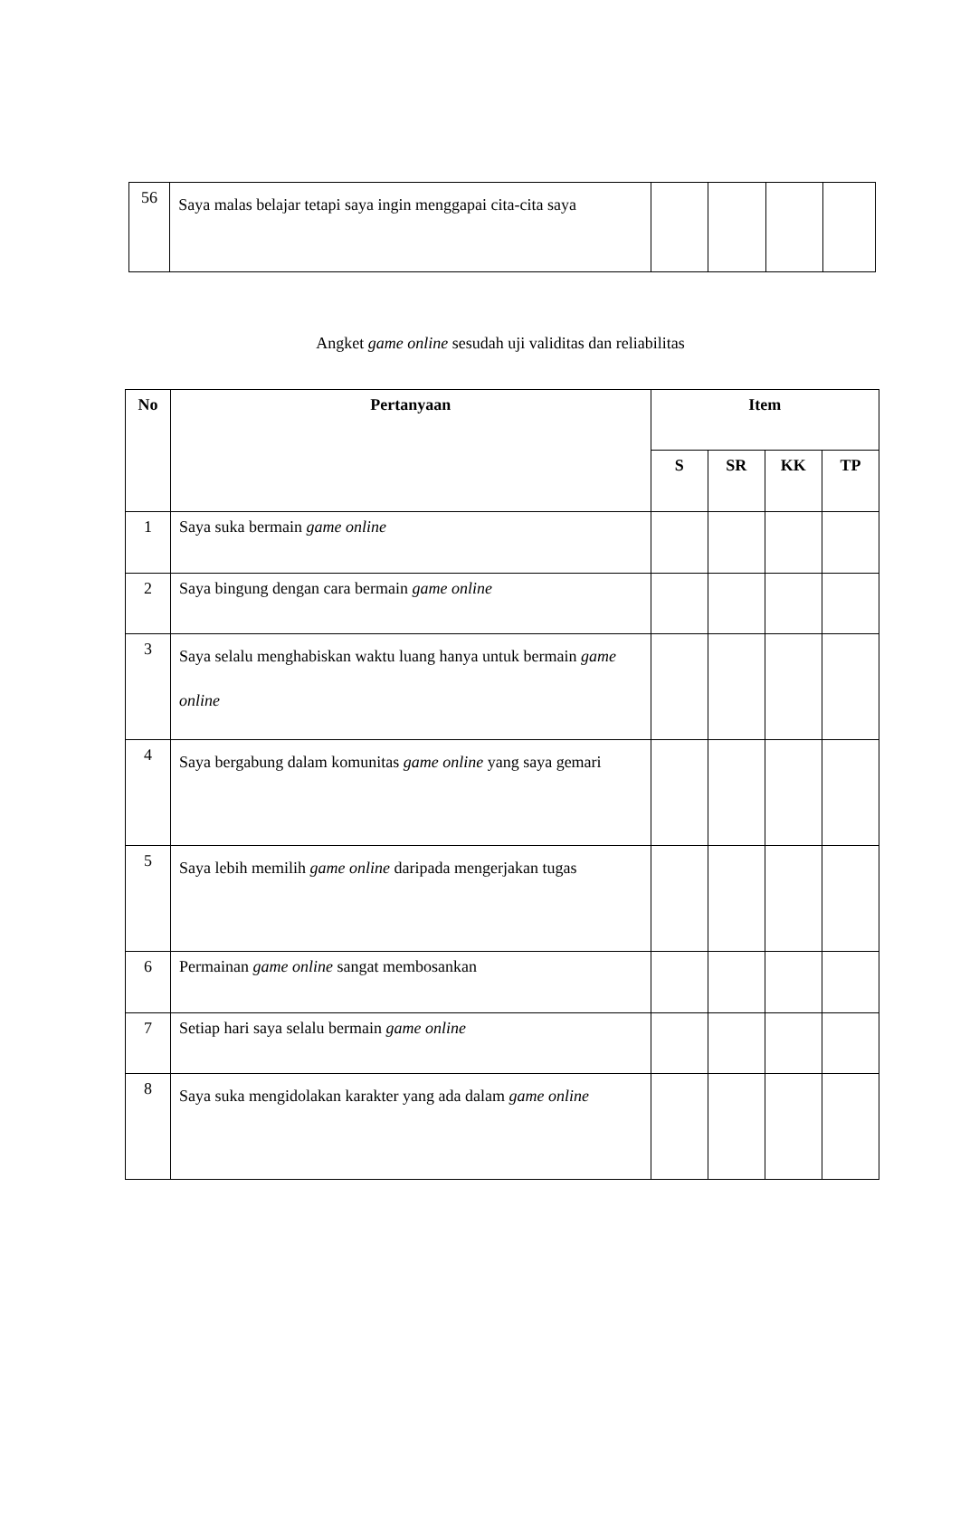| 56 | Saya malas belajar tetapi saya ingin menggapai cita-cita saya | | | | |
Angket game online sesudah uji validitas dan reliabilitas
| No | Pertanyaan | Item | | | |
| --- | --- | --- | --- | --- | --- |
| | | S | SR | KK | TP |
| 1 | Saya suka bermain game online | | | | |
| 2 | Saya bingung dengan cara bermain game online | | | | |
| 3 | Saya selalu menghabiskan waktu luang hanya untuk bermain game online | | | | |
| 4 | Saya bergabung dalam komunitas game online yang saya gemari | | | | |
| 5 | Saya lebih memilih game online daripada mengerjakan tugas | | | | |
| 6 | Permainan game online sangat membosankan | | | | |
| 7 | Setiap hari saya selalu bermain game online | | | | |
| 8 | Saya suka mengidolakan karakter yang ada dalam game online | | | | |